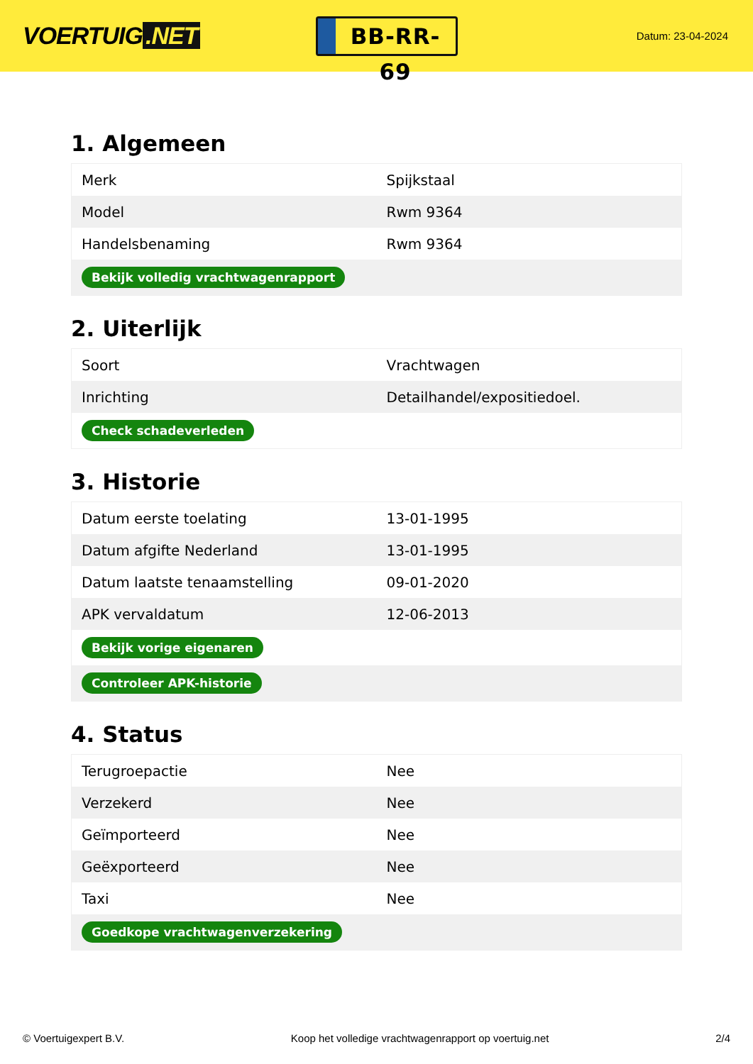VOERTUIG.NET
BB-RR-69
Datum: 23-04-2024
1. Algemeen
| Merk | Spijkstaal |
| Model | Rwm 9364 |
| Handelsbenaming | Rwm 9364 |
| Bekijk volledig vrachtwagenrapport | |
2. Uiterlijk
| Soort | Vrachtwagen |
| Inrichting | Detailhandel/expositiedoel. |
| Check schadeverleden | |
3. Historie
| Datum eerste toelating | 13-01-1995 |
| Datum afgifte Nederland | 13-01-1995 |
| Datum laatste tenaamstelling | 09-01-2020 |
| APK vervaldatum | 12-06-2013 |
| Bekijk vorige eigenaren | |
| Controleer APK-historie | |
4. Status
| Terugroepactie | Nee |
| Verzekerd | Nee |
| Geïmporteerd | Nee |
| Geëxporteerd | Nee |
| Taxi | Nee |
| Goedkope vrachtwagenverzekering | |
© Voertuigexpert B.V. Koop het volledige vrachtwagenrapport op voertuig.net 2/4